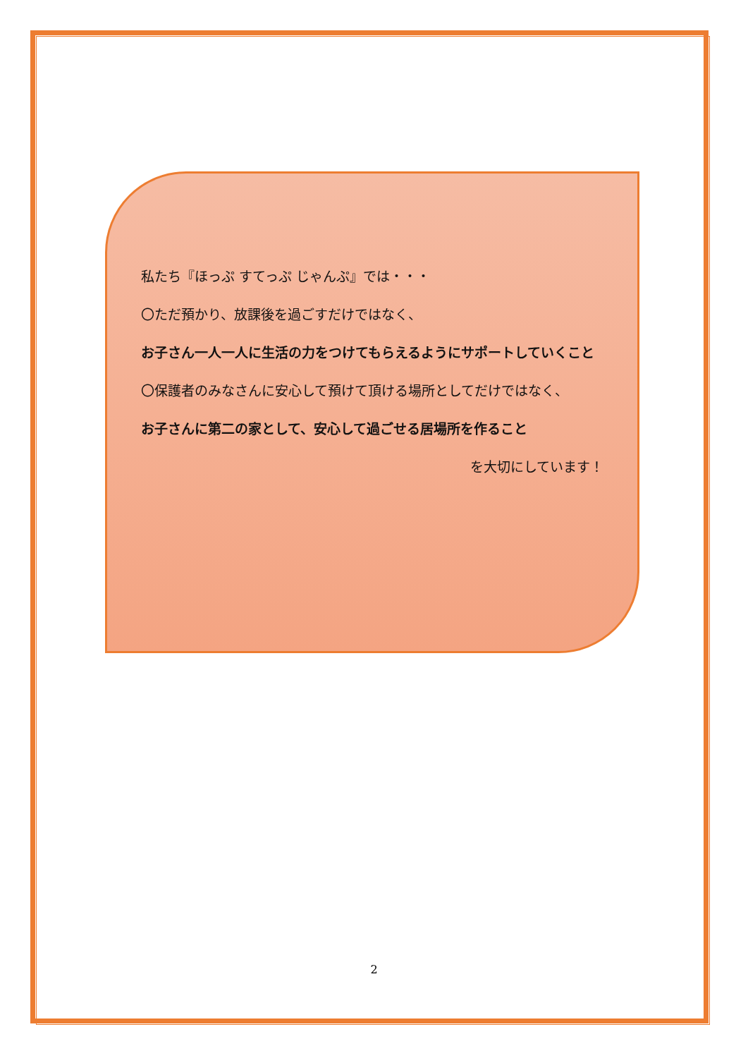私たち『ほっぷ すてっぷ じゃんぷ』では・・・
〇ただ預かり、放課後を過ごすだけではなく、
お子さん一人一人に生活の力をつけてもらえるようにサポートしていくこと
〇保護者のみなさんに安心して預けて頂ける場所としてだけではなく、
お子さんに第二の家として、安心して過ごせる居場所を作ること
を大切にしています！
2